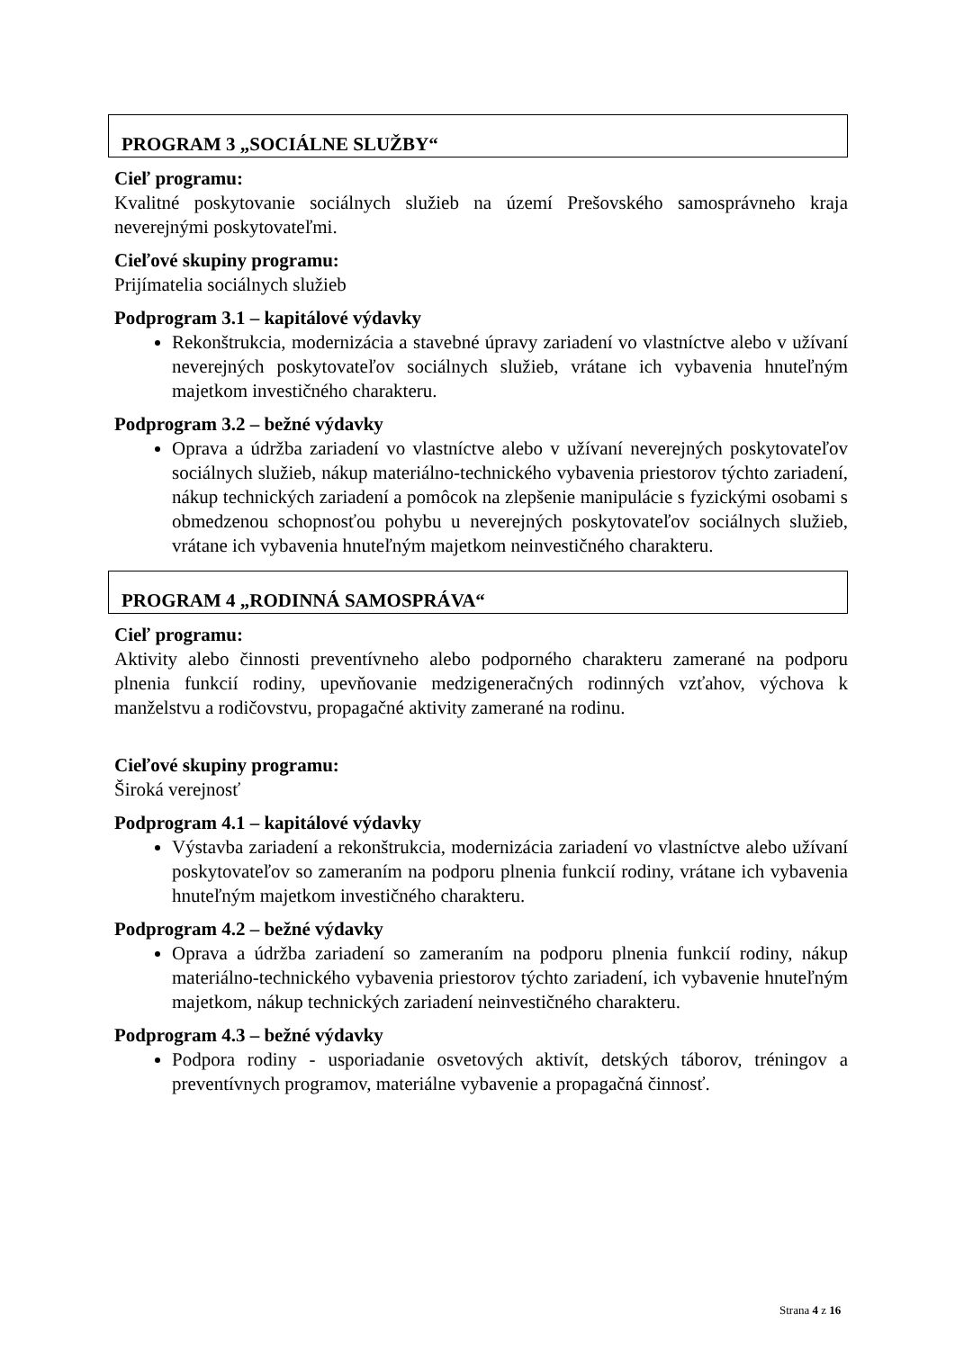PROGRAM 3 „SOCIÁLNE SLUŽBY“
Cieľ programu:
Kvalitné poskytovanie sociálnych služieb na území Prešovského samosprávneho kraja neverejnými poskytovateľmi.
Cieľové skupiny programu:
Prijímatelia sociálnych služieb
Podprogram 3.1 – kapitálové výdavky
Rekonštrukcia, modernizácia a stavebné úpravy zariadení vo vlastníctve alebo v užívaní neverejných poskytovateľov sociálnych služieb, vrátane ich vybavenia hnuteľným majetkom investičného charakteru.
Podprogram 3.2 – bežné výdavky
Oprava a údržba zariadení vo vlastníctve alebo v užívaní neverejných poskytovateľov sociálnych služieb, nákup materiálno-technického vybavenia priestorov týchto zariadení, nákup technických zariadení a pomôcok na zlepšenie manipulácie s fyzickými osobami s obmedzenou schopnosťou pohybu u neverejných poskytovateľov sociálnych služieb, vrátane ich vybavenia hnuteľným majetkom neinvestičného charakteru.
PROGRAM 4 „RODINNÁ SAMOSPRÁVA“
Cieľ programu:
Aktivity alebo činnosti preventívneho alebo podporného charakteru zamerané na podporu plnenia funkcií rodiny, upevňovanie medzigeneračných rodinných vzťahov, výchova k manželstvu a rodičovstvu, propagačné aktivity zamerané na rodinu.
Cieľové skupiny programu:
Široká verejnosť
Podprogram 4.1 – kapitálové výdavky
Výstavba zariadení a rekonštrukcia, modernizácia zariadení vo vlastníctve alebo užívaní poskytovateľov so zameraním na podporu plnenia funkcií rodiny, vrátane ich vybavenia hnuteľným majetkom investičného charakteru.
Podprogram 4.2 – bežné výdavky
Oprava a údržba zariadení so zameraním na podporu plnenia funkcií rodiny, nákup materiálno-technického vybavenia priestorov týchto zariadení, ich vybavenie hnuteľným majetkom, nákup technických zariadení neinvestičného charakteru.
Podprogram 4.3 – bežné výdavky
Podpora rodiny - usporiadanie osvetových aktivít, detských táborov, tréningov a preventívnych programov, materiálne vybavenie a propagačná činnosť.
Strana 4 z 16